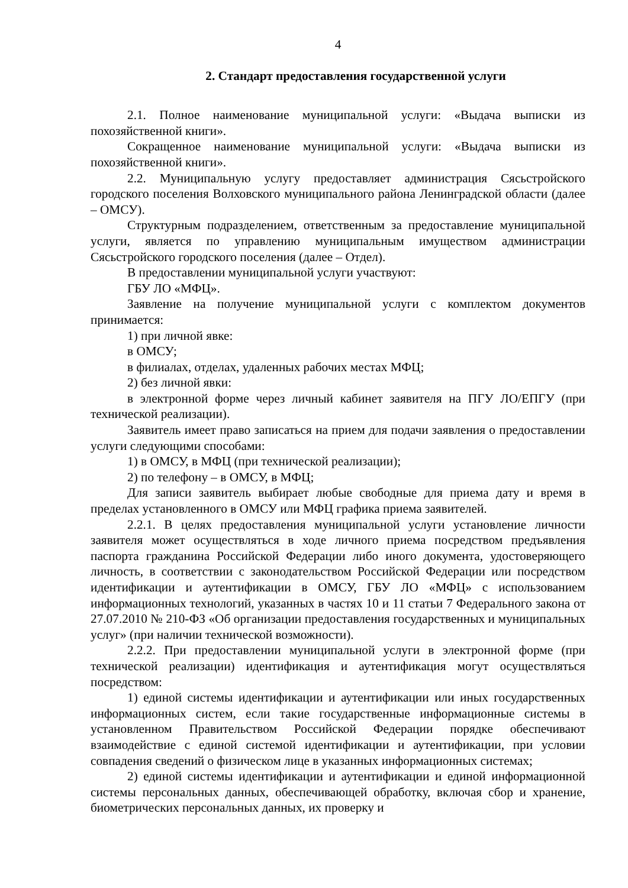4
2. Стандарт предоставления государственной услуги
2.1. Полное наименование муниципальной услуги: «Выдача выписки из похозяйственной книги».
Сокращенное наименование муниципальной услуги: «Выдача выписки из похозяйственной книги».
2.2. Муниципальную услугу предоставляет администрация Сясьстройского городского поселения Волховского муниципального района Ленинградской области (далее – ОМСУ).
Структурным подразделением, ответственным за предоставление муниципальной услуги, является по управлению муниципальным имуществом администрации Сясьстройского городского поселения (далее – Отдел).
В предоставлении муниципальной услуги участвуют:
ГБУ ЛО «МФЦ».
Заявление на получение муниципальной услуги с комплектом документов принимается:
1) при личной явке:
в ОМСУ;
в филиалах, отделах, удаленных рабочих местах МФЦ;
2) без личной явки:
в электронной форме через личный кабинет заявителя на ПГУ ЛО/ЕПГУ (при технической реализации).
Заявитель имеет право записаться на прием для подачи заявления о предоставлении услуги следующими способами:
1) в ОМСУ, в МФЦ (при технической реализации);
2) по телефону – в ОМСУ, в МФЦ;
Для записи заявитель выбирает любые свободные для приема дату и время в пределах установленного в ОМСУ или МФЦ графика приема заявителей.
2.2.1. В целях предоставления муниципальной услуги установление личности заявителя может осуществляться в ходе личного приема посредством предъявления паспорта гражданина Российской Федерации либо иного документа, удостоверяющего личность, в соответствии с законодательством Российской Федерации или посредством идентификации и аутентификации в ОМСУ, ГБУ ЛО «МФЦ» с использованием информационных технологий, указанных в частях 10 и 11 статьи 7 Федерального закона от 27.07.2010 № 210-ФЗ «Об организации предоставления государственных и муниципальных услуг» (при наличии технической возможности).
2.2.2. При предоставлении муниципальной услуги в электронной форме (при технической реализации) идентификация и аутентификация могут осуществляться посредством:
1) единой системы идентификации и аутентификации или иных государственных информационных систем, если такие государственные информационные системы в установленном Правительством Российской Федерации порядке обеспечивают взаимодействие с единой системой идентификации и аутентификации, при условии совпадения сведений о физическом лице в указанных информационных системах;
2) единой системы идентификации и аутентификации и единой информационной системы персональных данных, обеспечивающей обработку, включая сбор и хранение, биометрических персональных данных, их проверку и